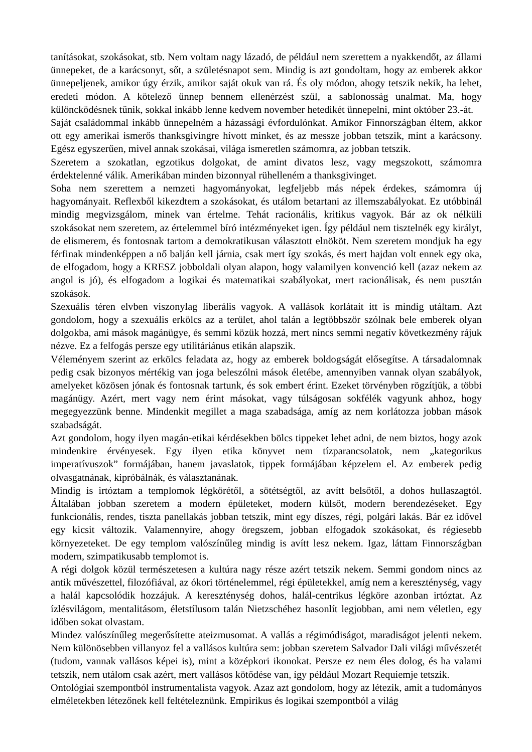tanításokat, szokásokat, stb. Nem voltam nagy lázadó, de például nem szerettem a nyakkendőt, az állami ünnepeket, de a karácsonyt, sőt, a születésnapot sem. Mindig is azt gondoltam, hogy az emberek akkor ünnepeljenek, amikor úgy érzik, amikor saját okuk van rá. És oly módon, ahogy tetszik nekik, ha lehet, eredeti módon. A kötelező ünnep bennem ellenérzést szül, a sablonosság unalmat. Ma, hogy különcködésnek tűnik, sokkal inkább lenne kedvem november hetedikét ünnepelni, mint október 23.-át.
Saját családommal inkább ünnepelném a házassági évfordulónkat. Amikor Finnországban éltem, akkor ott egy amerikai ismerős thanksgivingre hívott minket, és az messze jobban tetszik, mint a karácsony. Egész egyszerűen, mivel annak szokásai, világa ismeretlen számomra, az jobban tetszik.
Szeretem a szokatlan, egzotikus dolgokat, de amint divatos lesz, vagy megszokott, számomra érdektelenné válik. Amerikában minden bizonnyal rühelleném a thanksgivinget.
Soha nem szerettem a nemzeti hagyományokat, legfeljebb más népek érdekes, számomra új hagyományait. Reflexből kikezdtem a szokásokat, és utálom betartani az illemszabályokat. Ez utóbbinál mindig megvizsgálom, minek van értelme. Tehát racionális, kritikus vagyok. Bár az ok nélküli szokásokat nem szeretem, az értelemmel bíró intézményeket igen. Így például nem tisztelnék egy királyt, de elismerem, és fontosnak tartom a demokratikusan választott elnököt. Nem szeretem mondjuk ha egy férfinak mindenképpen a nő balján kell járnia, csak mert így szokás, és mert hajdan volt ennek egy oka, de elfogadom, hogy a KRESZ jobboldali olyan alapon, hogy valamilyen konvenció kell (azaz nekem az angol is jó), és elfogadom a logikai és matematikai szabályokat, mert racionálisak, és nem pusztán szokások.
Szexuális téren elvben viszonylag liberális vagyok. A vallások korlátait itt is mindig utáltam. Azt gondolom, hogy a szexuális erkölcs az a terület, ahol talán a legtöbbször szólnak bele emberek olyan dolgokba, ami mások magánügye, és semmi közük hozzá, mert nincs semmi negatív következmény rájuk nézve. Ez a felfogás persze egy utilitáriánus etikán alapszik.
Véleményem szerint az erkölcs feladata az, hogy az emberek boldogságát elősegítse. A társadalomnak pedig csak bizonyos mértékig van joga beleszólni mások életébe, amennyiben vannak olyan szabályok, amelyeket közösen jónak és fontosnak tartunk, és sok embert érint. Ezeket törvényben rögzítjük, a többi magánügy. Azért, mert vagy nem érint másokat, vagy túlságosan sokfélék vagyunk ahhoz, hogy megegyezzünk benne. Mindenkit megillet a maga szabadsága, amíg az nem korlátozza jobban mások szabadságát.
Azt gondolom, hogy ilyen magán-etikai kérdésekben bölcs tippeket lehet adni, de nem biztos, hogy azok mindenkire érvényesek. Egy ilyen etika könyvet nem tízparancsolatok, nem „kategorikus imperatívuszok” formájában, hanem javaslatok, tippek formájában képzelem el. Az emberek pedig olvasgatnának, kipróbálnák, és választanának.
Mindig is irtóztam a templomok légkörétől, a sötétségtől, az avítt belsőtől, a dohos hullaszagtól. Általában jobban szeretem a modern épületeket, modern külsőt, modern berendezéseket. Egy funkcionális, rendes, tiszta panellakás jobban tetszik, mint egy díszes, régi, polgári lakás. Bár ez idővel egy kicsit változik. Valamennyire, ahogy öregszem, jobban elfogadok szokásokat, és régiesebb környezeteket. De egy templom valószínűleg mindig is avítt lesz nekem. Igaz, láttam Finnországban modern, szimpatikusabb templomot is.
A régi dolgok közül természetesen a kultúra nagy része azért tetszik nekem. Semmi gondom nincs az antik művészettel, filozófiával, az ókori történelemmel, régi épületekkel, amíg nem a kereszténység, vagy a halál kapcsolódik hozzájuk. A kereszténység dohos, halál-centrikus légköre azonban irtóztat. Az ízlésvilágom, mentalitásom, életstílusom talán Nietzschéhez hasonlít legjobban, ami nem véletlen, egy időben sokat olvastam.
Mindez valószínűleg megerősítette ateizmusomat. A vallás a régimódiságot, maradiságot jelenti nekem. Nem különösebben villanyoz fel a vallásos kultúra sem: jobban szeretem Salvador Dali világi művészetét (tudom, vannak vallásos képei is), mint a középkori ikonokat. Persze ez nem éles dolog, és ha valami tetszik, nem utálom csak azért, mert vallásos kötődése van, így például Mozart Requiemje tetszik.
Ontológiai szempontból instrumentalista vagyok. Azaz azt gondolom, hogy az létezik, amit a tudományos elméletekben létezőnek kell feltételeznünk. Empirikus és logikai szempontból a világ